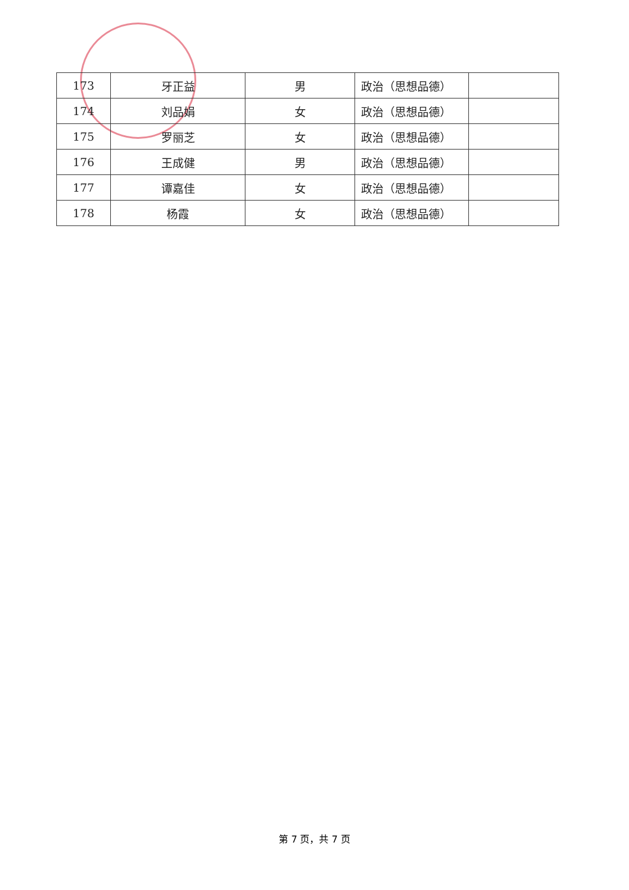| 173 | 牙正益 | 男 | 政治（思想品德） | |
| 174 | 刘品娟 | 女 | 政治（思想品德） | |
| 175 | 罗丽芝 | 女 | 政治（思想品德） | |
| 176 | 王成健 | 男 | 政治（思想品德） | |
| 177 | 谭嘉佳 | 女 | 政治（思想品德） | |
| 178 | 杨霞 | 女 | 政治（思想品德） | |
第 7 页，共 7 页